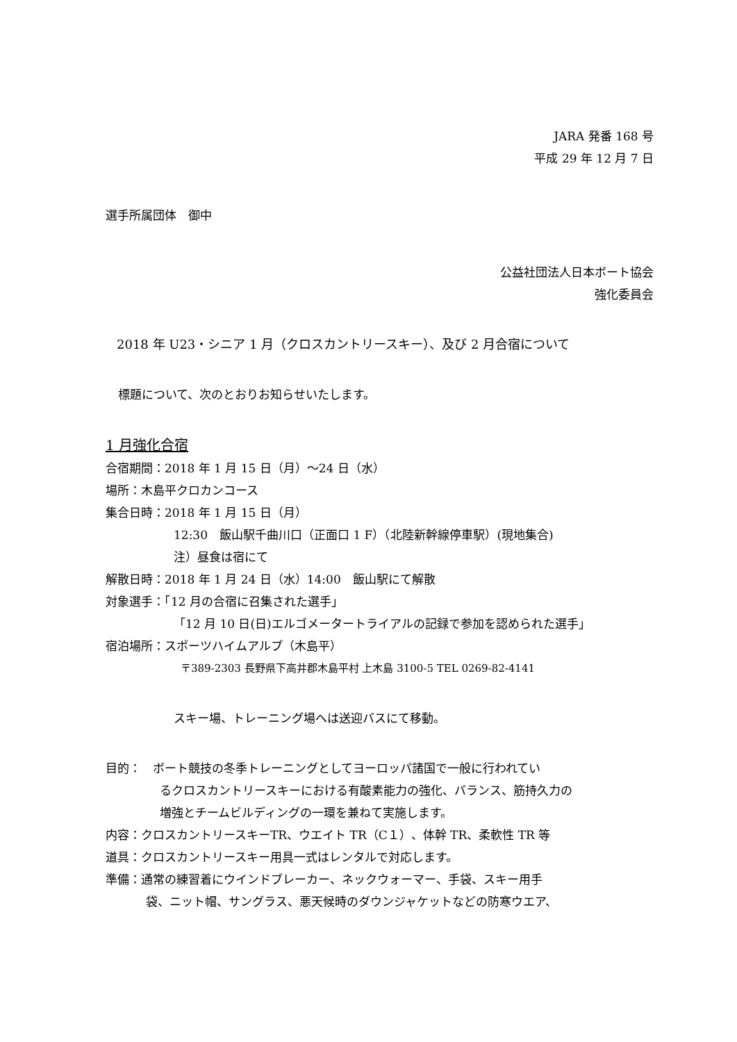JARA 発番 168 号
平成 29 年 12 月 7 日
選手所属団体　御中
公益社団法人日本ボート協会
強化委員会
2018 年 U23・シニア 1 月（クロスカントリースキー）、及び 2 月合宿について
標題について、次のとおりお知らせいたします。
1 月強化合宿
合宿期間：2018 年 1 月 15 日（月）～24 日（水）
場所：木島平クロカンコース
集合日時：2018 年 1 月 15 日（月）
12:30　飯山駅千曲川口（正面口 1 F）（北陸新幹線停車駅）(現地集合)
注）昼食は宿にて
解散日時：2018 年 1 月 24 日（水）14:00　飯山駅にて解散
対象選手：「12 月の合宿に召集された選手」
「12 月 10 日(日)エルゴメータートライアルの記録で参加を認められた選手」
宿泊場所：スポーツハイムアルプ（木島平）
〒389-2303 長野県下高井郡木島平村 上木島 3100-5 TEL 0269-82-4141
スキー場、トレーニング場へは送迎バスにて移動。
目的：　ボート競技の冬季トレーニングとしてヨーロッパ諸国で一般に行われてい
るクロスカントリースキーにおける有酸素能力の強化、バランス、筋持久力の
増強とチームビルディングの一環を兼ねて実施します。
内容：クロスカントリースキーTR、ウエイト TR（C１）、体幹 TR、柔軟性 TR 等
道具：クロスカントリースキー用具一式はレンタルで対応します。
準備：通常の練習着にウインドブレーカー、ネックウォーマー、手袋、スキー用手
袋、ニット帽、サングラス、悪天候時のダウンジャケットなどの防寒ウエア、